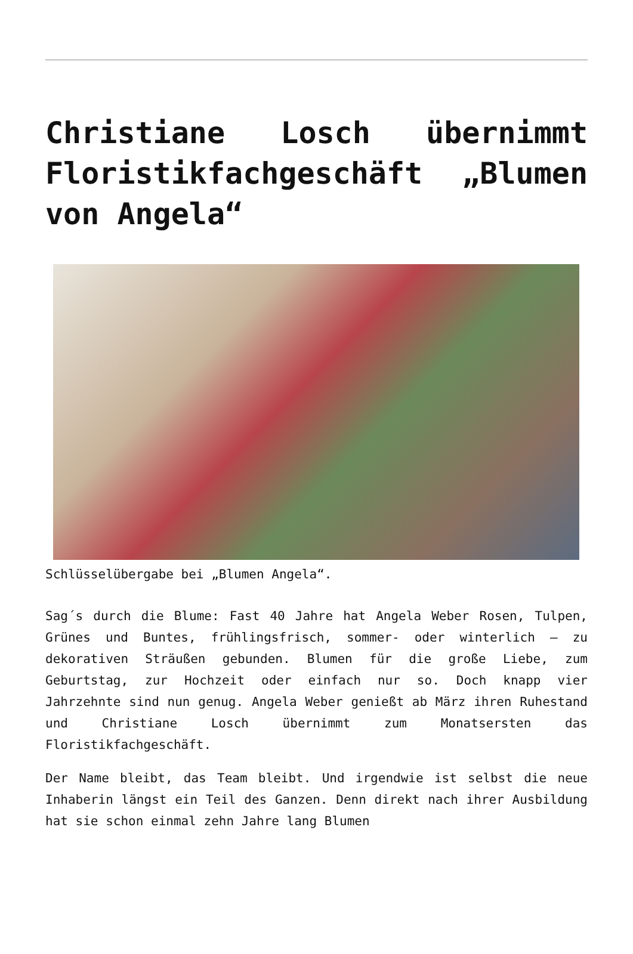Christiane Losch übernimmt Floristikfachgeschäft „Blumen von Angela“
Schlüsselübergabe bei „Blumen Angela“.
Sag´s durch die Blume: Fast 40 Jahre hat Angela Weber Rosen, Tulpen, Grünes und Buntes, frühlingsfrisch, sommer- oder winterlich – zu dekorativen Sträußen gebunden. Blumen für die große Liebe, zum Geburtstag, zur Hochzeit oder einfach nur so. Doch knapp vier Jahrzehnte sind nun genug. Angela Weber genießt ab März ihren Ruhestand und Christiane Losch übernimmt zum Monatsersten das Floristikfachgeschäft.
Der Name bleibt, das Team bleibt. Und irgendwie ist selbst die neue Inhaberin längst ein Teil des Ganzen. Denn direkt nach ihrer Ausbildung hat sie schon einmal zehn Jahre lang Blumen